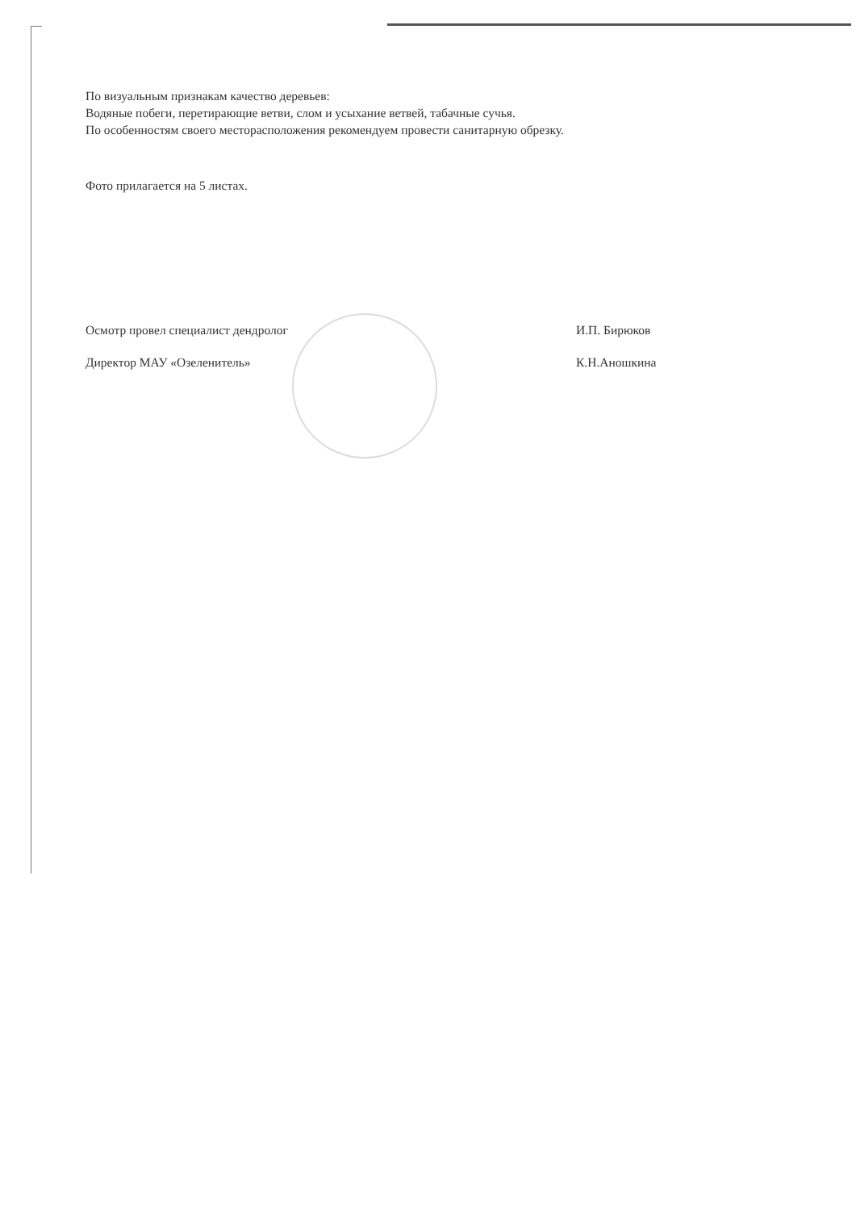По визуальным признакам качество деревьев:
Водяные побеги, перетирающие ветви, слом и усыхание ветвей, табачные сучья.
По особенностям своего месторасположения рекомендуем провести санитарную обрезку.
Фото прилагается на 5 листах.
Осмотр провел специалист дендролог И.П. Бирюков
Директор МАУ «Озеленитель» К.Н.Аношкина